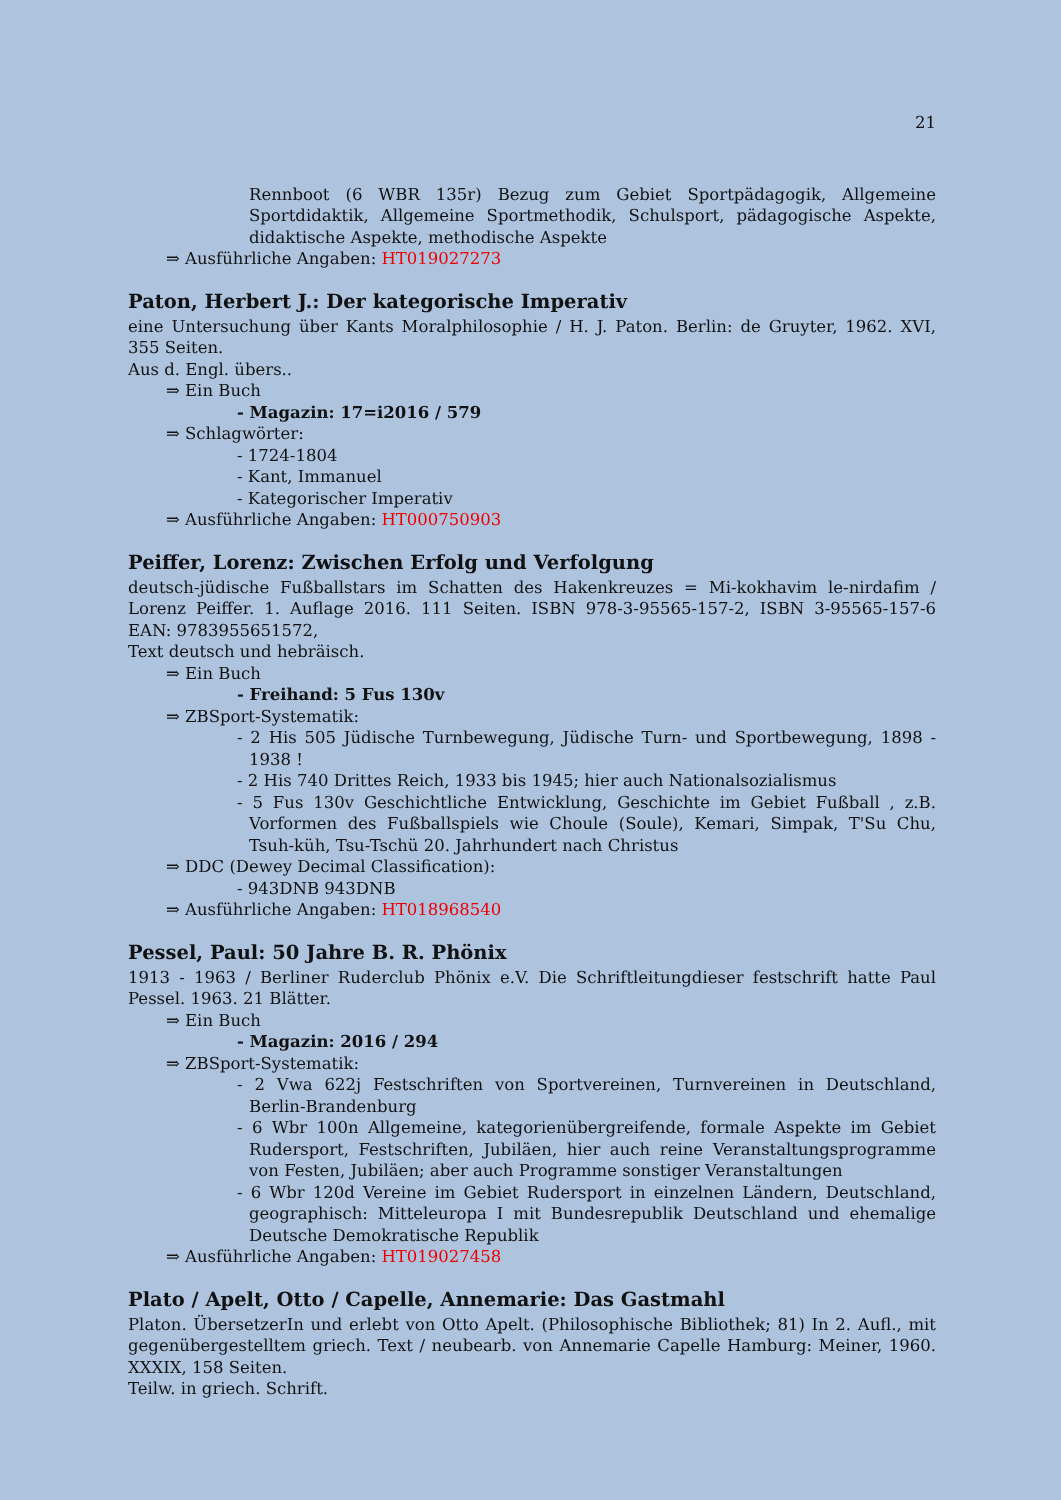21
Rennboot (6 WBR 135r) Bezug zum Gebiet Sportpädagogik, Allgemeine Sportdidaktik, Allgemeine Sportmethodik, Schulsport, pädagogische Aspekte, didaktische Aspekte, methodische Aspekte
⇒ Ausführliche Angaben: HT019027273
Paton, Herbert J.: Der kategorische Imperativ
eine Untersuchung über Kants Moralphilosophie / H. J. Paton. Berlin: de Gruyter, 1962. XVI, 355 Seiten.
Aus d. Engl. übers..
⇒ Ein Buch
- Magazin: 17=i2016 / 579
⇒ Schlagwörter:
- 1724-1804
- Kant, Immanuel
- Kategorischer Imperativ
⇒ Ausführliche Angaben: HT000750903
Peiffer, Lorenz: Zwischen Erfolg und Verfolgung
deutsch-jüdische Fußballstars im Schatten des Hakenkreuzes = Mi-kokhavim le-nirdafim / Lorenz Peiffer. 1. Auflage 2016. 111 Seiten. ISBN 978-3-95565-157-2, ISBN 3-95565-157-6 EAN: 9783955651572,
Text deutsch und hebräisch.
⇒ Ein Buch
- Freihand: 5 Fus 130v
⇒ ZBSport-Systematik:
- 2 His 505 Jüdische Turnbewegung, Jüdische Turn- und Sportbewegung, 1898 - 1938 !
- 2 His 740 Drittes Reich, 1933 bis 1945; hier auch Nationalsozialismus
- 5 Fus 130v Geschichtliche Entwicklung, Geschichte im Gebiet Fußball , z.B. Vorformen des Fußballspiels wie Choule (Soule), Kemari, Simpak, T'Su Chu, Tsuh-küh, Tsu-Tschü 20. Jahrhundert nach Christus
⇒ DDC (Dewey Decimal Classification):
- 943DNB 943DNB
⇒ Ausführliche Angaben: HT018968540
Pessel, Paul: 50 Jahre B. R. Phönix
1913 - 1963 / Berliner Ruderclub Phönix e.V. Die Schriftleitungdieser festschrift hatte Paul Pessel. 1963. 21 Blätter.
⇒ Ein Buch
- Magazin: 2016 / 294
⇒ ZBSport-Systematik:
- 2 Vwa 622j Festschriften von Sportvereinen, Turnvereinen in Deutschland, Berlin-Brandenburg
- 6 Wbr 100n Allgemeine, kategorienübergreifende, formale Aspekte im Gebiet Rudersport, Festschriften, Jubiläen, hier auch reine Veranstaltungsprogramme von Festen, Jubiläen; aber auch Programme sonstiger Veranstaltungen
- 6 Wbr 120d Vereine im Gebiet Rudersport in einzelnen Ländern, Deutschland, geographisch: Mitteleuropa I mit Bundesrepublik Deutschland und ehemalige Deutsche Demokratische Republik
⇒ Ausführliche Angaben: HT019027458
Plato / Apelt, Otto / Capelle, Annemarie: Das Gastmahl
Platon. ÜbersetzerIn und erlebt von Otto Apelt. (Philosophische Bibliothek; 81) In 2. Aufl., mit gegenübergestelltem griech. Text / neubearb. von Annemarie Capelle Hamburg: Meiner, 1960. XXXIX, 158 Seiten.
Teilw. in griech. Schrift.